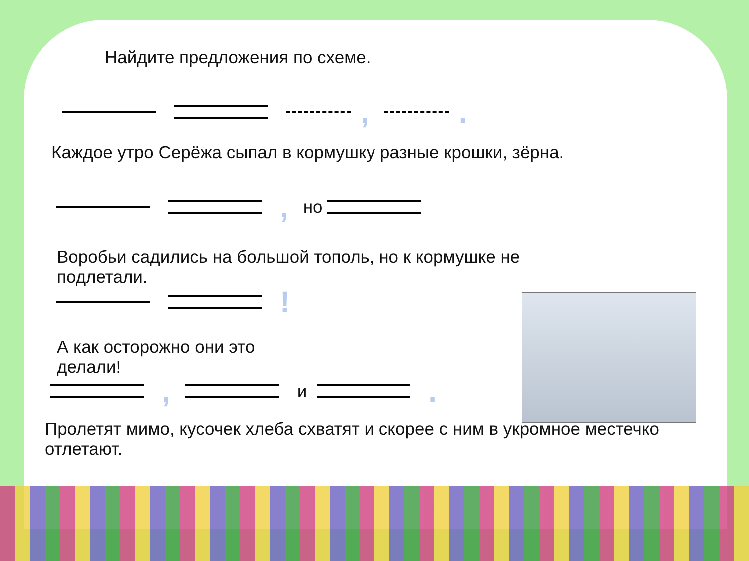Найдите предложения по схеме.
, .
Каждое утро Серёжа сыпал в кормушку разные крошки, зёрна.
, но
Воробьи садились на большой тополь, но к кормушке не подлетали.
!
А как осторожно они это делали!
, и .
Пролетят мимо, кусочек хлеба схватят и скорее с ним в укромное местечко отлетают.